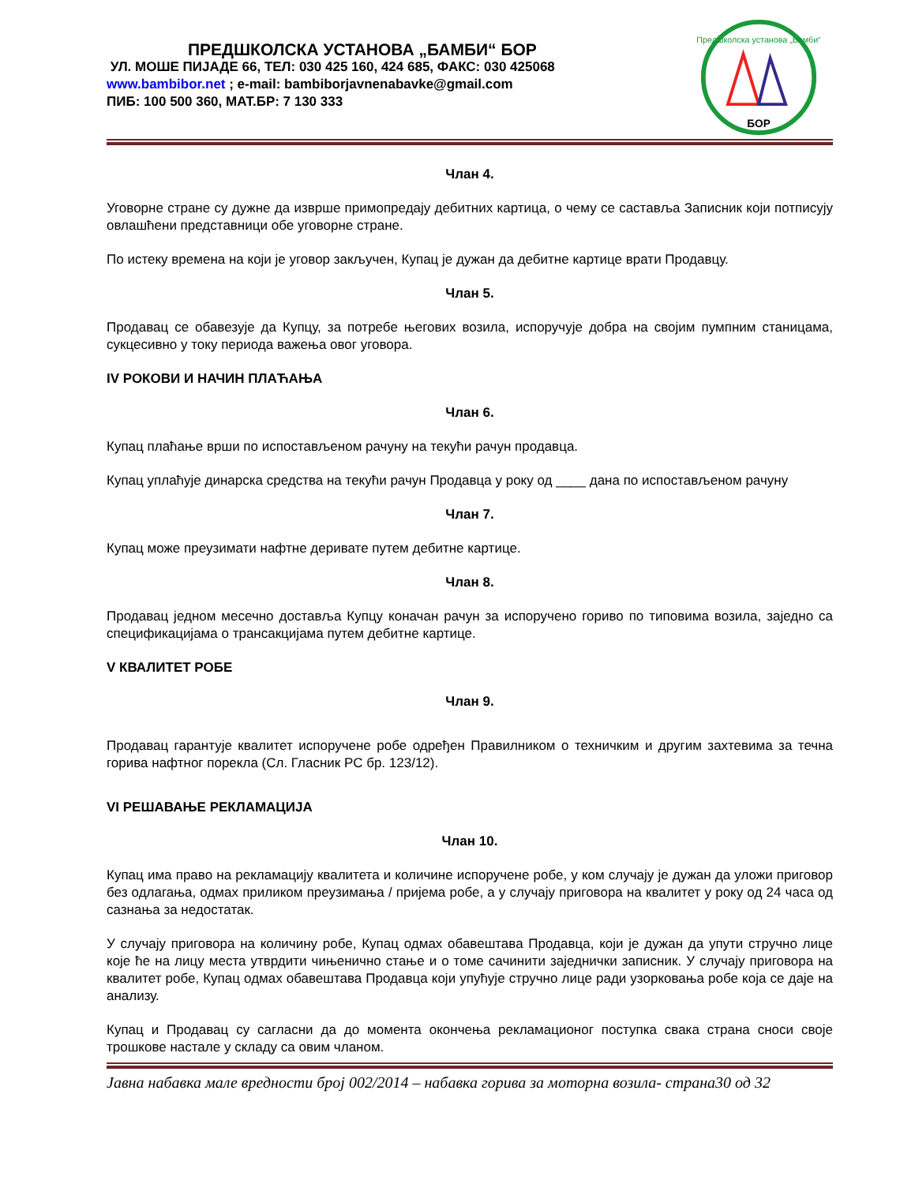ПРЕДШКОЛСКА УСТАНОВА „БАМБИ“ БОР
УЛ. МОШЕ ПИЈАДЕ 66, ТЕЛ: 030 425 160, 424 685, ФАКС: 030 425068
www.bambibor.net ; e-mail: bambiborjavnenabavke@gmail.com
ПИБ: 100 500 360, МАТ.БР: 7 130 333
Предшколска установа „Бамби“
БОР
Члан 4.
Уговорне стране су дужне да изврше примопредају дебитних картица, о чему се саставља Записник који потписују овлашћени представници обе уговорне стране.
По истеку времена на који је уговор закључен, Купац је дужан да дебитне картице врати Продавцу.
Члан 5.
Продавац се обавезује да Купцу, за потребе његових возила, испоручује добра на својим пумпним станицама, сукцесивно у току периода важења овог уговора.
IV РОКОВИ И НАЧИН ПЛАЋАЊА
Члан 6.
Купац плаћање врши по испостављеном рачуну на текући рачун продавца.
Купац уплаћује динарска средства на текући рачун Продавца у року од ____ дана по испостављеном рачуну
Члан 7.
Купац може преузимати нафтне деривате путем дебитне картице.
Члан 8.
Продавац једном месечно доставља Купцу коначан рачун за испоручено гориво по типовима возила, заједно са спецификацијама о трансакцијама путем дебитне картице.
V КВАЛИТЕТ РОБЕ
Члан 9.
Продавац гарантује квалитет испоручене робе одређен Правилником о техничким и другим захтевима за течна горива нафтног порекла (Сл. Гласник РС бр. 123/12).
VI РЕШАВАЊЕ РЕКЛАМАЦИЈА
Члан 10.
Купац има право на рекламацију квалитета и количине испоручене робе, у ком случају је дужан да уложи приговор без одлагања, одмах приликом преузимања / пријема робе, а у случају приговора на квалитет у року од 24 часа од сазнања за недостатак.
У случају приговора на количину робе, Купац одмах обавештава Продавца, који је дужан да упути стручно лице које ће на лицу места утврдити чињенично стање и о томе сачинити заједнички записник. У случају приговора на квалитет робе, Купац одмах обавештава Продавца који упућује стручно лице ради узорковања робе која се даје на анализу.
Купац и Продавац су сагласни да до момента окончења рекламационог поступка свака страна сноси своје трошкове настале у складу са овим чланом.
Јавна набавка мале вредности број 002/2014 – набавка горива за моторна возила- страна30 од 32